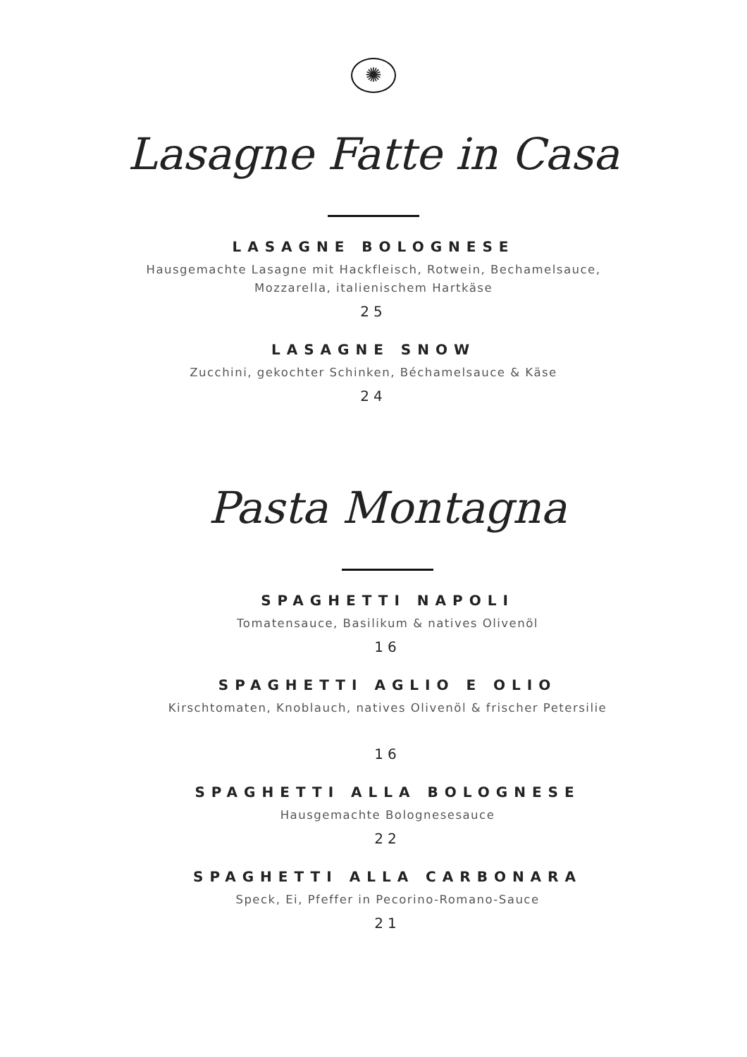✺
Lasagne Fatte in Casa
LASAGNE BOLOGNESE
Hausgemachte Lasagne mit Hackfleisch, Rotwein, Bechamelsauce,
Mozzarella, italienischem Hartkäse
25
LASAGNE SNOW
Zucchini, gekochter Schinken, Béchamelsauce & Käse
24
Pasta Montagna
SPAGHETTI NAPOLI
Tomatensauce, Basilikum & natives Olivenöl
16
SPAGHETTI AGLIO E OLIO
Kirschtomaten, Knoblauch, natives Olivenöl & frischer Petersilie
16
SPAGHETTI ALLA BOLOGNESE
Hausgemachte Bolognesesauce
22
SPAGHETTI ALLA CARBONARA
Speck, Ei, Pfeffer in Pecorino-Romano-Sauce
21